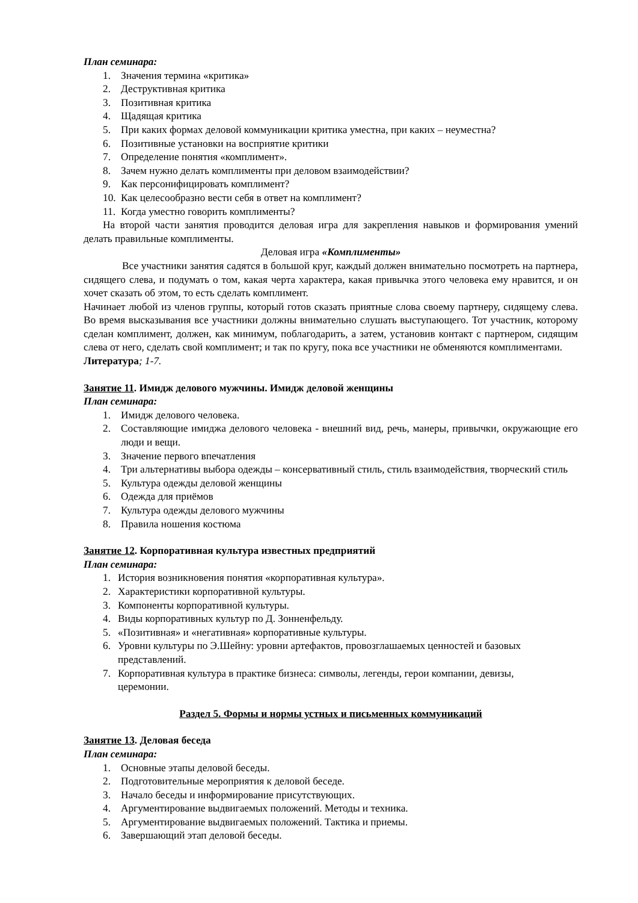План семинара:
1. Значения термина «критика»
2. Деструктивная критика
3. Позитивная критика
4. Щадящая критика
5. При каких формах деловой коммуникации критика уместна, при каких – неуместна?
6. Позитивные установки на восприятие критики
7. Определение понятия «комплимент».
8. Зачем нужно делать комплименты при деловом взаимодействии?
9. Как персонифицировать комплимент?
10. Как целесообразно вести себя в ответ на комплимент?
11. Когда уместно говорить комплименты?
На второй части занятия проводится деловая игра для закрепления навыков и формирования умений делать правильные комплименты.
Деловая игра «Комплименты»
Все участники занятия садятся в большой круг, каждый должен внимательно посмотреть на партнера, сидящего слева, и подумать о том, какая черта характера, какая привычка этого человека ему нравится, и он хочет сказать об этом, то есть сделать комплимент.
Начинает любой из членов группы, который готов сказать приятные слова своему партнеру, сидящему слева. Во время высказывания все участники должны внимательно слушать выступающего. Тот участник, которому сделан комплимент, должен, как минимум, поблагодарить, а затем, установив контакт с партнером, сидящим слева от него, сделать свой комплимент; и так по кругу, пока все участники не обменяются комплиментами.
Литература; 1-7.
Занятие 11. Имидж делового мужчины. Имидж деловой женщины
План семинара:
1. Имидж делового человека.
2. Составляющие имиджа делового человека - внешний вид, речь, манеры, привычки, окружающие его люди и вещи.
3. Значение первого впечатления
4. Три альтернативы выбора одежды – консервативный стиль, стиль взаимодействия, творческий стиль
5. Культура одежды деловой женщины
6. Одежда для приёмов
7. Культура одежды делового мужчины
8. Правила ношения костюма
Занятие 12. Корпоративная культура известных предприятий
План семинара:
1. История возникновения понятия «корпоративная культура».
2. Характеристики корпоративной культуры.
3. Компоненты корпоративной культуры.
4. Виды корпоративных культур по Д. Зонненфельду.
5. «Позитивная» и «негативная» корпоративные культуры.
6. Уровни культуры по Э.Шейну: уровни артефактов, провозглашаемых ценностей и базовых представлений.
7. Корпоративная культура в практике бизнеса: символы, легенды, герои компании, девизы, церемонии.
Раздел 5. Формы и нормы устных и письменных коммуникаций
Занятие 13. Деловая беседа
План семинара:
1. Основные этапы деловой беседы.
2. Подготовительные мероприятия к деловой беседе.
3. Начало беседы и информирование присутствующих.
4. Аргументирование выдвигаемых положений. Методы и техника.
5. Аргументирование выдвигаемых положений. Тактика и приемы.
6. Завершающий этап деловой беседы.